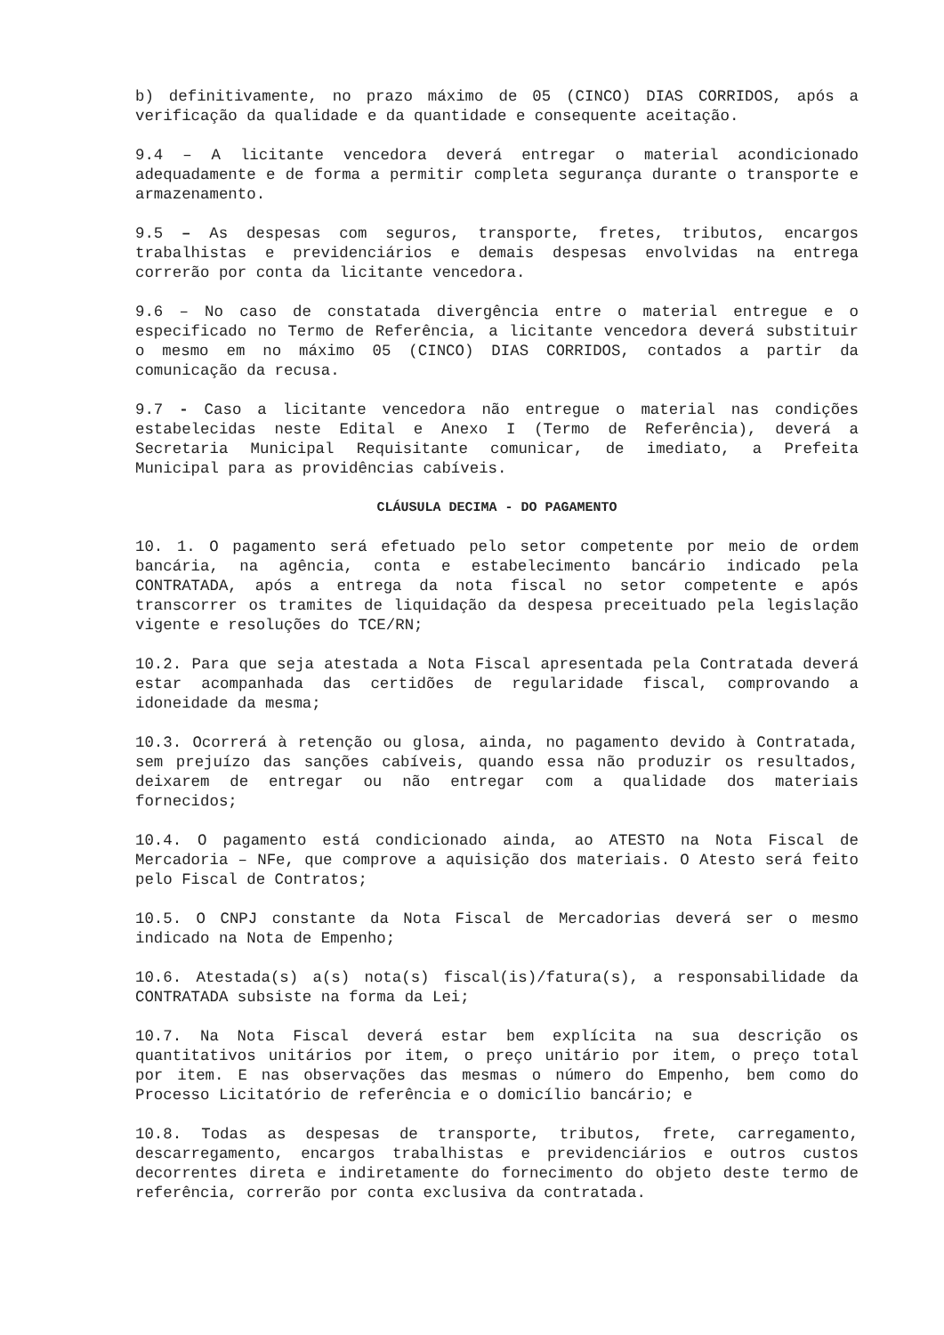b) definitivamente, no prazo máximo de 05 (CINCO) DIAS CORRIDOS, após a verificação da qualidade e da quantidade e consequente aceitação.
9.4 – A licitante vencedora deverá entregar o material acondicionado adequadamente e de forma a permitir completa segurança durante o transporte e armazenamento.
9.5 – As despesas com seguros, transporte, fretes, tributos, encargos trabalhistas e previdenciários e demais despesas envolvidas na entrega correrão por conta da licitante vencedora.
9.6 – No caso de constatada divergência entre o material entregue e o especificado no Termo de Referência, a licitante vencedora deverá substituir o mesmo em no máximo 05 (CINCO) DIAS CORRIDOS, contados a partir da comunicação da recusa.
9.7 - Caso a licitante vencedora não entregue o material nas condições estabelecidas neste Edital e Anexo I (Termo de Referência), deverá a Secretaria Municipal Requisitante comunicar, de imediato, a Prefeita Municipal para as providências cabíveis.
CLÁUSULA DECIMA - DO PAGAMENTO
10. 1. O pagamento será efetuado pelo setor competente por meio de ordem bancária, na agência, conta e estabelecimento bancário indicado pela CONTRATADA, após a entrega da nota fiscal no setor competente e após transcorrer os tramites de liquidação da despesa preceituado pela legislação vigente e resoluções do TCE/RN;
10.2. Para que seja atestada a Nota Fiscal apresentada pela Contratada deverá estar acompanhada das certidões de regularidade fiscal, comprovando a idoneidade da mesma;
10.3. Ocorrerá à retenção ou glosa, ainda, no pagamento devido à Contratada, sem prejuízo das sanções cabíveis, quando essa não produzir os resultados, deixarem de entregar ou não entregar com a qualidade dos materiais fornecidos;
10.4. O pagamento está condicionado ainda, ao ATESTO na Nota Fiscal de Mercadoria – NFe, que comprove a aquisição dos materiais. O Atesto será feito pelo Fiscal de Contratos;
10.5. O CNPJ constante da Nota Fiscal de Mercadorias deverá ser o mesmo indicado na Nota de Empenho;
10.6. Atestada(s) a(s) nota(s) fiscal(is)/fatura(s), a responsabilidade da CONTRATADA subsiste na forma da Lei;
10.7. Na Nota Fiscal deverá estar bem explícita na sua descrição os quantitativos unitários por item, o preço unitário por item, o preço total por item. E nas observações das mesmas o número do Empenho, bem como do Processo Licitatório de referência e o domicílio bancário; e
10.8. Todas as despesas de transporte, tributos, frete, carregamento, descarregamento, encargos trabalhistas e previdenciários e outros custos decorrentes direta e indiretamente do fornecimento do objeto deste termo de referência, correrão por conta exclusiva da contratada.